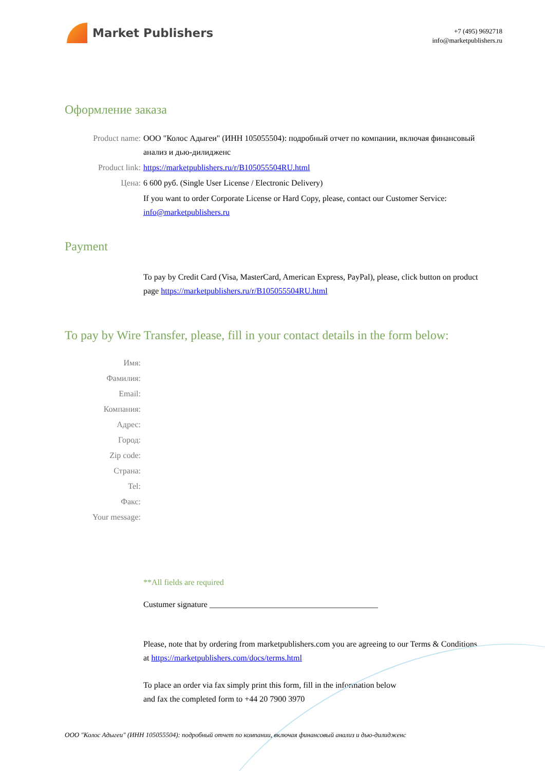Market Publishers
+7 (495) 9692718
info@marketpublishers.ru
Оформление заказа
Product name: ООО "Колос Адыгеи" (ИНН 105055504): подробный отчет по компании, включая финансовый анализ и дью-дилидженс
Product link: https://marketpublishers.ru/r/B105055504RU.html
Цена: 6 600 руб. (Single User License / Electronic Delivery)
If you want to order Corporate License or Hard Copy, please, contact our Customer Service: info@marketpublishers.ru
Payment
To pay by Credit Card (Visa, MasterCard, American Express, PayPal), please, click button on product page https://marketpublishers.ru/r/B105055504RU.html
To pay by Wire Transfer, please, fill in your contact details in the form below:
Имя:
Фамилия:
Email:
Компания:
Адрес:
Город:
Zip code:
Страна:
Tel:
Факс:
Your message:
**All fields are required
Custumer signature _________________________________________
Please, note that by ordering from marketpublishers.com you are agreeing to our Terms & Conditions at https://marketpublishers.com/docs/terms.html
To place an order via fax simply print this form, fill in the information below
and fax the completed form to +44 20 7900 3970
ООО "Колос Адыгеи" (ИНН 105055504): подробный отчет по компании, включая финансовый анализ и дью-дилидженс